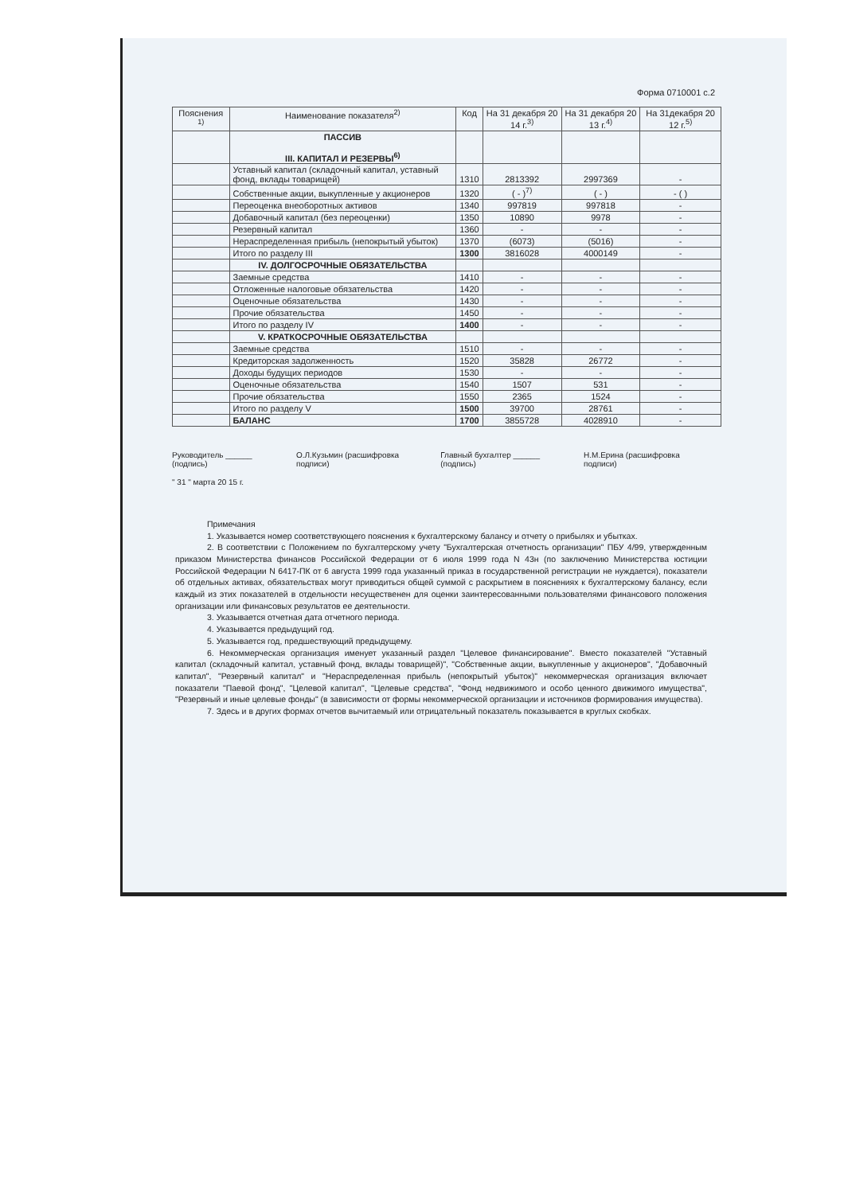Форма 0710001 с.2
| Пояснения <sup>1)</sup> | Наименование показателя<sup>2)</sup> | Код | На 31 декабря 20 14 г.<sup>3)</sup> | На 31 декабря 20 13 г.<sup>4)</sup> | На 31декабря 20 12 г.<sup>5)</sup> |
| --- | --- | --- | --- | --- | --- |
| | ПАССИВ III. КАПИТАЛ И РЕЗЕРВЫ<sup>6)</sup> | | | | |
| | Уставный капитал (складочный капитал, уставный фонд, вклады товарищей) | 1310 | 2813392 | 2997369 | - |
| | Собственные акции, выкупленные у акционеров | 1320 | ( - )<sup>7)</sup> | ( - ) | - ( ) |
| | Переоценка внеоборотных активов | 1340 | 997819 | 997818 | - |
| | Добавочный капитал (без переоценки) | 1350 | 10890 | 9978 | - |
| | Резервный капитал | 1360 | - | - | - |
| | Нераспределенная прибыль (непокрытый убыток) | 1370 | (6073) | (5016) | - |
| | Итого по разделу III | 1300 | 3816028 | 4000149 | - |
| | IV. ДОЛГОСРОЧНЫЕ ОБЯЗАТЕЛЬСТВА | | | | |
| | Заемные средства | 1410 | - | - | - |
| | Отложенные налоговые обязательства | 1420 | - | - | - |
| | Оценочные обязательства | 1430 | - | - | - |
| | Прочие обязательства | 1450 | - | - | - |
| | Итого по разделу IV | 1400 | - | - | - |
| | V. КРАТКОСРОЧНЫЕ ОБЯЗАТЕЛЬСТВА | | | | |
| | Заемные средства | 1510 | - | - | - |
| | Кредиторская задолженность | 1520 | 35828 | 26772 | - |
| | Доходы будущих периодов | 1530 | - | - | - |
| | Оценочные обязательства | 1540 | 1507 | 531 | - |
| | Прочие обязательства | 1550 | 2365 | 1524 | - |
| | Итого по разделу V | 1500 | 39700 | 28761 | - |
| | БАЛАНС | 1700 | 3855728 | 4028910 | - |
Руководитель ______ (подпись) О.Л.Кузьмин (расшифровка подписи) Главный бухгалтер ______ (подпись) Н.М.Ерина (расшифровка подписи)
" 31 " марта 20 15 г.
Примечания
1. Указывается номер соответствующего пояснения к бухгалтерскому балансу и отчету о прибылях и убытках.
2. В соответствии с Положением по бухгалтерскому учету "Бухгалтерская отчетность организации" ПБУ 4/99, утвержденным приказом Министерства финансов Российской Федерации от 6 июля 1999 года N 43н (по заключению Министерства юстиции Российской Федерации N 6417-ПК от 6 августа 1999 года указанный приказ в государственной регистрации не нуждается), показатели об отдельных активах, обязательствах могут приводиться общей суммой с раскрытием в пояснениях к бухгалтерскому балансу, если каждый из этих показателей в отдельности несущественен для оценки заинтересованными пользователями финансового положения организации или финансовых результатов ее деятельности.
3. Указывается отчетная дата отчетного периода.
4. Указывается предыдущий год.
5. Указывается год, предшествующий предыдущему.
6. Некоммерческая организация именует указанный раздел "Целевое финансирование". Вместо показателей "Уставный капитал (складочный капитал, уставный фонд, вклады товарищей)", "Собственные акции, выкупленные у акционеров", "Добавочный капитал", "Резервный капитал" и "Нераспределенная прибыль (непокрытый убыток)" некоммерческая организация включает показатели "Паевой фонд", "Целевой капитал", "Целевые средства", "Фонд недвижимого и особо ценного движимого имущества", "Резервный и иные целевые фонды" (в зависимости от формы некоммерческой организации и источников формирования имущества).
7. Здесь и в других формах отчетов вычитаемый или отрицательный показатель показывается в круглых скобках.